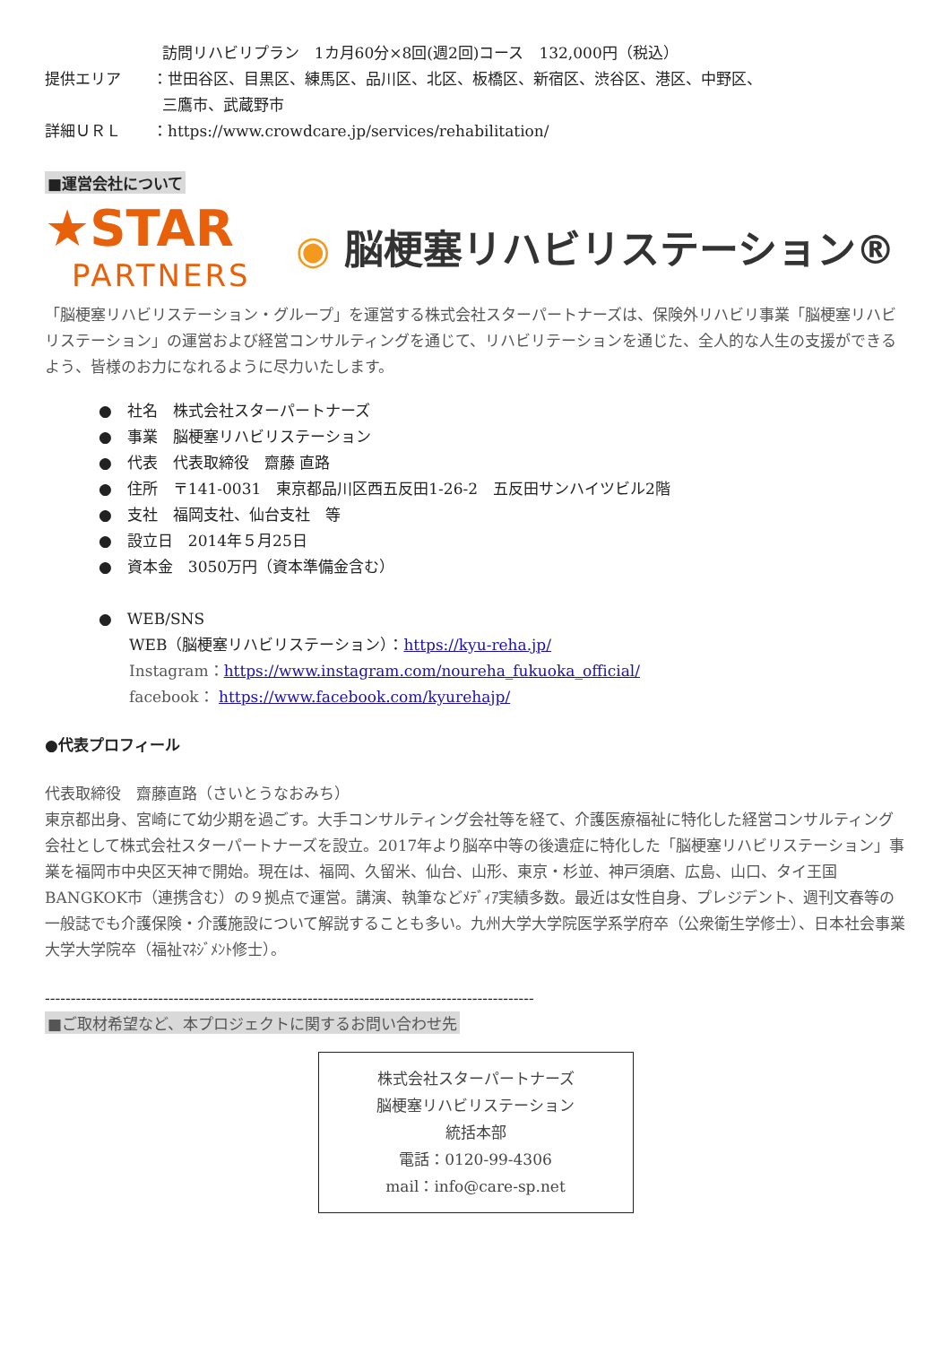訪問リハビリプラン　1カ月60分×8回(週2回)コース　132,000円（税込）
提供エリア ：世田谷区、目黒区、練馬区、品川区、北区、板橋区、新宿区、渋谷区、港区、中野区、
三鷹市、武蔵野市
詳細ＵＲＬ ：https://www.crowdcare.jp/services/rehabilitation/
■運営会社について
★STAR
PARTNERS
◉ 脳梗塞リハビリステーション®
「脳梗塞リハビリステーション・グループ」を運営する株式会社スターパートナーズは、保険外リハビリ事業「脳梗塞リハビリステーション」の運営および経営コンサルティングを通じて、リハビリテーションを通じた、全人的な人生の支援ができるよう、皆様のお力になれるように尽力いたします。
●　社名　株式会社スターパートナーズ
●　事業　脳梗塞リハビリステーション
●　代表　代表取締役　齋藤 直路
●　住所　〒141-0031　東京都品川区西五反田1-26-2　五反田サンハイツビル2階
●　支社　福岡支社、仙台支社　等
●　設立日　2014年５月25日
●　資本金　3050万円（資本準備金含む）
●　WEB/SNS
WEB（脳梗塞リハビリステーション）：https://kyu-reha.jp/
Instagram：https://www.instagram.com/noureha_fukuoka_official/
facebook： https://www.facebook.com/kyurehajp/
●代表プロフィール
代表取締役　齋藤直路（さいとうなおみち）
東京都出身、宮崎にて幼少期を過ごす。大手コンサルティング会社等を経て、介護医療福祉に特化した経営コンサルティング会社として株式会社スターパートナーズを設立。2017年より脳卒中等の後遺症に特化した「脳梗塞リハビリステーション」事業を福岡市中央区天神で開始。現在は、福岡、久留米、仙台、山形、東京・杉並、神戸須磨、広島、山口、タイ王国BANGKOK市（連携含む）の９拠点で運営。講演、執筆などﾒﾃﾞｨｱ実績多数。最近は女性自身、プレジデント、週刊文春等の一般誌でも介護保険・介護施設について解説することも多い。九州大学大学院医学系学府卒（公衆衛生学修士）、日本社会事業大学大学院卒（福祉ﾏﾈｼﾞﾒﾝﾄ修士）。
-----------------------------------------------------------------------------------------------
■ご取材希望など、本プロジェクトに関するお問い合わせ先
株式会社スターパートナーズ
脳梗塞リハビリステーション
統括本部
電話：0120-99-4306
mail：info@care-sp.net